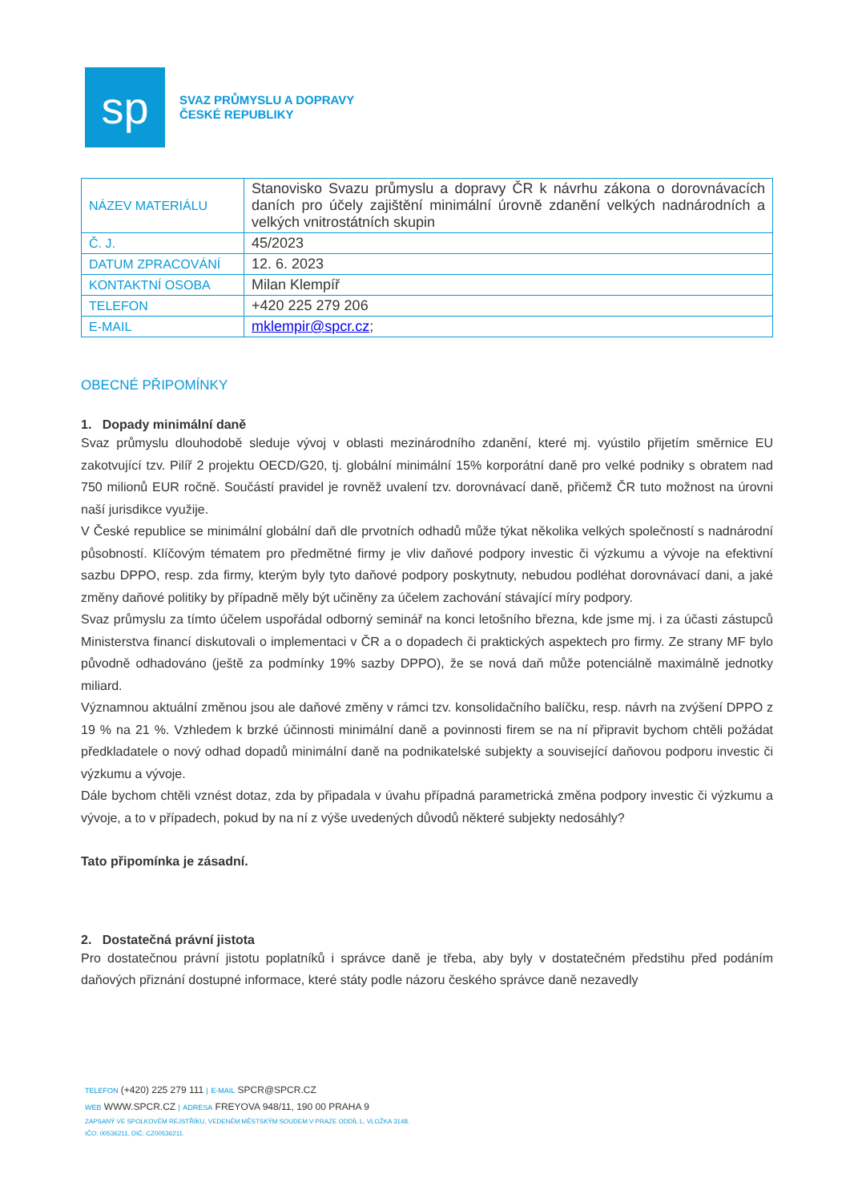sp
SVAZ PRŮMYSLU A DOPRAVY
ČESKÉ REPUBLIKY
| NÁZEV MATERIÁLU | Stanovisko Svazu průmyslu a dopravy ČR k návrhu zákona o dorovnávacích daních pro účely zajištění minimální úrovně zdanění velkých nadnárodních a velkých vnitrostátních skupin |
| Č. J. | 45/2023 |
| DATUM ZPRACOVÁNÍ | 12. 6. 2023 |
| KONTAKTNÍ OSOBA | Milan Klempíř |
| TELEFON | +420 225 279 206 |
| E-MAIL | mklempir@spcr.cz ; |
OBECNÉ PŘIPOMÍNKY
1. Dopady minimální daně
Svaz průmyslu dlouhodobě sleduje vývoj v oblasti mezinárodního zdanění, které mj. vyústilo přijetím směrnice EU zakotvující tzv. Pilíř 2 projektu OECD/G20, tj. globální minimální 15% korporátní daně pro velké podniky s obratem nad 750 milionů EUR ročně. Součástí pravidel je rovněž uvalení tzv. dorovnávací daně, přičemž ČR tuto možnost na úrovni naší jurisdikce využije.
V České republice se minimální globální daň dle prvotních odhadů může týkat několika velkých společností s nadnárodní působností. Klíčovým tématem pro předmětné firmy je vliv daňové podpory investic či výzkumu a vývoje na efektivní sazbu DPPO, resp. zda firmy, kterým byly tyto daňové podpory poskytnuty, nebudou podléhat dorovnávací dani, a jaké změny daňové politiky by případně měly být učiněny za účelem zachování stávající míry podpory.
Svaz průmyslu za tímto účelem uspořádal odborný seminář na konci letošního března, kde jsme mj. i za účasti zástupců Ministerstva financí diskutovali o implementaci v ČR a o dopadech či praktických aspektech pro firmy. Ze strany MF bylo původně odhadováno (ještě za podmínky 19% sazby DPPO), že se nová daň může potenciálně maximálně jednotky miliard.
Významnou aktuální změnou jsou ale daňové změny v rámci tzv. konsolidačního balíčku, resp. návrh na zvýšení DPPO z 19 % na 21 %. Vzhledem k brzké účinnosti minimální daně a povinnosti firem se na ní připravit bychom chtěli požádat předkladatele o nový odhad dopadů minimální daně na podnikatelské subjekty a související daňovou podporu investic či výzkumu a vývoje.
Dále bychom chtěli vznést dotaz, zda by připadala v úvahu případná parametrická změna podpory investic či výzkumu a vývoje, a to v případech, pokud by na ní z výše uvedených důvodů některé subjekty nedosáhly?
Tato připomínka je zásadní.
2. Dostatečná právní jistota
Pro dostatečnou právní jistotu poplatníků i správce daně je třeba, aby byly v dostatečném předstihu před podáním daňových přiznání dostupné informace, které státy podle názoru českého správce daně nezavedly
TELEFON (+420) 225 279 111 | E-MAIL SPCR@SPCR.CZ
WEB WWW.SPCR.CZ | ADRESA FREYOVA 948/11, 190 00 PRAHA 9
ZAPSANÝ VE SPOLKOVÉM REJSTŘÍKU, VEDENÉM MĚSTSKÝM SOUDEM V PRAZE ODDÍL L, VLOŽKA 3148.
IČO: 00536211, DIČ: CZ00536211.